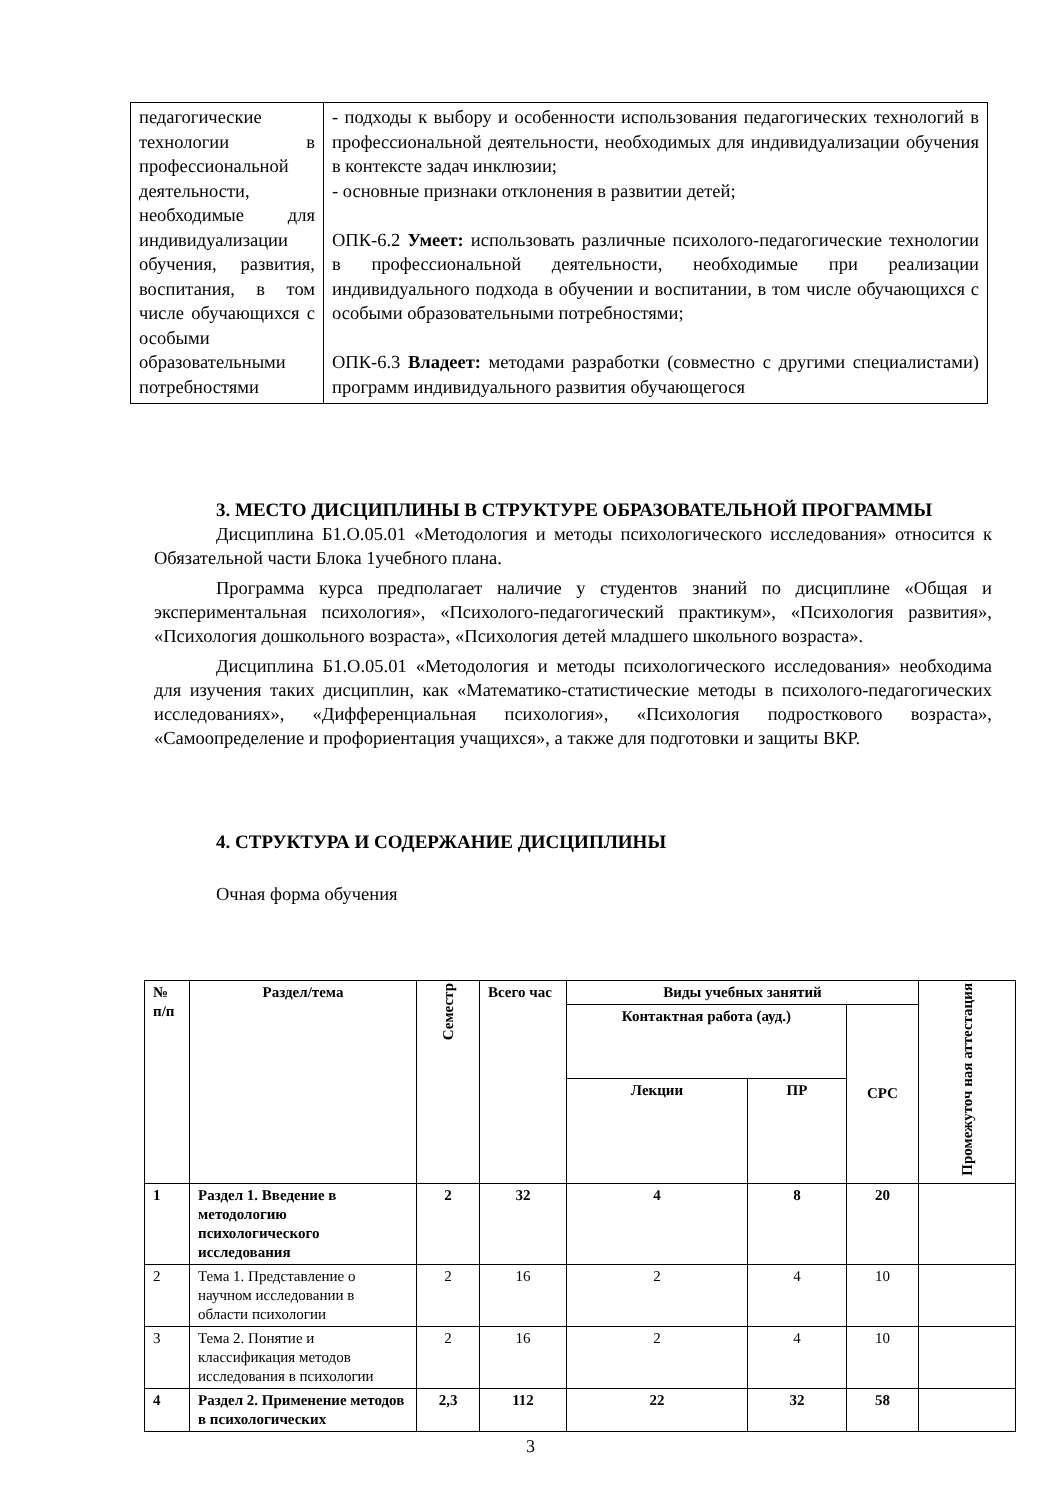| педагогические технологии в профессиональной деятельности, необходимые для индивидуализации обучения, развития, воспитания, в том числе обучающихся с особыми образовательными потребностями | - подходы к выбору и особенности использования педагогических технологий в профессиональной деятельности, необходимых для индивидуализации обучения в контексте задач инклюзии; - основные признаки отклонения в развитии детей; ОПК-6.2 Умеет: использовать различные психолого-педагогические технологии в профессиональной деятельности, необходимые при реализации индивидуального подхода в обучении и воспитании, в том числе обучающихся с особыми образовательными потребностями; ОПК-6.3 Владеет: методами разработки (совместно с другими специалистами) программ индивидуального развития обучающегося |
3. МЕСТО ДИСЦИПЛИНЫ В СТРУКТУРЕ ОБРАЗОВАТЕЛЬНОЙ ПРОГРАММЫ
Дисциплина Б1.О.05.01 «Методология и методы психологического исследования» относится к Обязательной части Блока 1учебного плана.
Программа курса предполагает наличие у студентов знаний по дисциплине «Общая и экспериментальная психология», «Психолого-педагогический практикум», «Психология развития», «Психология дошкольного возраста», «Психология детей младшего школьного возраста».
Дисциплина Б1.О.05.01 «Методология и методы психологического исследования» необходима для изучения таких дисциплин, как «Математико-статистические методы в психолого-педагогических исследованиях», «Дифференциальная психология», «Психология подросткового возраста», «Самоопределение и профориентация учащихся», а также для подготовки и защиты ВКР.
4. СТРУКТУРА И СОДЕРЖАНИЕ ДИСЦИПЛИНЫ
Очная форма обучения
| № п/п | Раздел/тема | Семестр | Всего час | Виды учебных занятий | | | Промежуточ ная аттестация |
| --- | --- | --- | --- | --- | --- | --- | --- |
| | | | | Контактная работа (ауд.) | | СРС | |
| | | | | Лекции | ПР | | |
| 1 | Раздел 1. Введение в методологию психологического исследования | 2 | 32 | 4 | 8 | 20 | |
| 2 | Тема 1. Представление о научном исследовании в области психологии | 2 | 16 | 2 | 4 | 10 | |
| 3 | Тема 2. Понятие и классификация методов исследования в психологии | 2 | 16 | 2 | 4 | 10 | |
| 4 | Раздел 2. Применение методов в психологических | 2,3 | 112 | 22 | 32 | 58 | |
3